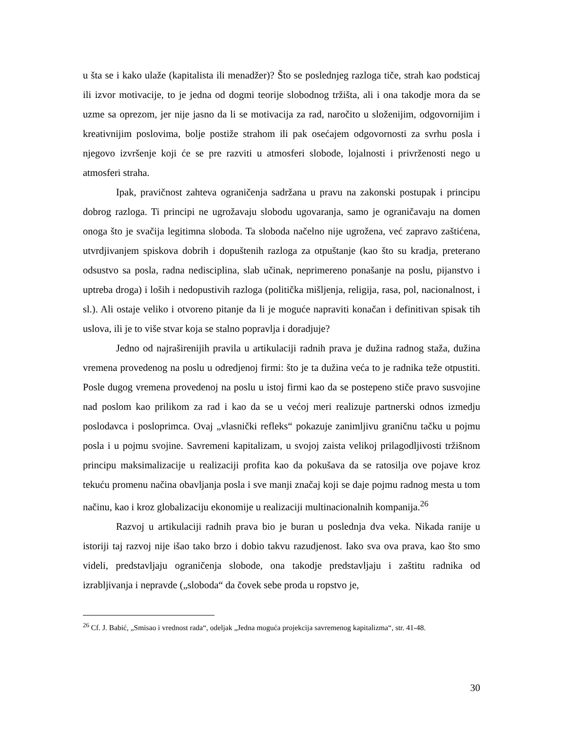u šta se i kako ulaže (kapitalista ili menadžer)? Što se poslednjeg razloga tiče, strah kao podsticaj ili izvor motivacije, to je jedna od dogmi teorije slobodnog tržišta, ali i ona takodje mora da se uzme sa oprezom, jer nije jasno da li se motivacija za rad, naročito u složenijim, odgovornijim i kreativnijim poslovima, bolje postiže strahom ili pak osećajem odgovornosti za svrhu posla i njegovo izvršenje koji će se pre razviti u atmosferi slobode, lojalnosti i privrženosti nego u atmosferi straha.
Ipak, pravičnost zahteva ograničenja sadržana u pravu na zakonski postupak i principu dobrog razloga. Ti principi ne ugrožavaju slobodu ugovaranja, samo je ograničavaju na domen onoga što je svačija legitimna sloboda. Ta sloboda načelno nije ugrožena, već zapravo zaštićena, utvrdjivanjem spiskova dobrih i dopuštenih razloga za otpuštanje (kao što su kradja, preterano odsustvo sa posla, radna nedisciplina, slab učinak, neprimereno ponašanje na poslu, pijanstvo i uptreba droga) i loših i nedopustivih razloga (politička mišljenja, religija, rasa, pol, nacionalnost, i sl.). Ali ostaje veliko i otvoreno pitanje da li je moguće napraviti konačan i definitivan spisak tih uslova, ili je to više stvar koja se stalno popravlja i doradjuje?
Jedno od najraširenijih pravila u artikulaciji radnih prava je dužina radnog staža, dužina vremena provedenog na poslu u odredjenoj firmi: što je ta dužina veća to je radnika teže otpustiti. Posle dugog vremena provedenoj na poslu u istoj firmi kao da se postepeno stiče pravo susvojine nad poslom kao prilikom za rad i kao da se u većoj meri realizuje partnerski odnos izmedju poslodavca i posloprimca. Ovaj „vlasnički refleks“ pokazuje zanimljivu graničnu tačku u pojmu posla i u pojmu svojine. Savremeni kapitalizam, u svojoj zaista velikoj prilagodljivosti tržišnom principu maksimalizacije u realizaciji profita kao da pokušava da se ratosilja ove pojave kroz tekuću promenu načina obavljanja posla i sve manji značaj koji se daje pojmu radnog mesta u tom načinu, kao i kroz globalizaciju ekonomije u realizaciji multinacionalnih kompanija.<sup>26</sup>
Razvoj u artikulaciji radnih prava bio je buran u poslednja dva veka. Nikada ranije u istoriji taj razvoj nije išao tako brzo i dobio takvu razudjenost. Iako sva ova prava, kao što smo videli, predstavljaju ograničenja slobode, ona takodje predstavljaju i zaštitu radnika od izrabljivanja i nepravde („sloboda“ da čovek sebe proda u ropstvo je,
<sup>26</sup> Cf. J. Babić, „Smisao i vrednost rada“, odeljak „Jedna moguća projekcija savremenog kapitalizma“, str. 41-48.
30